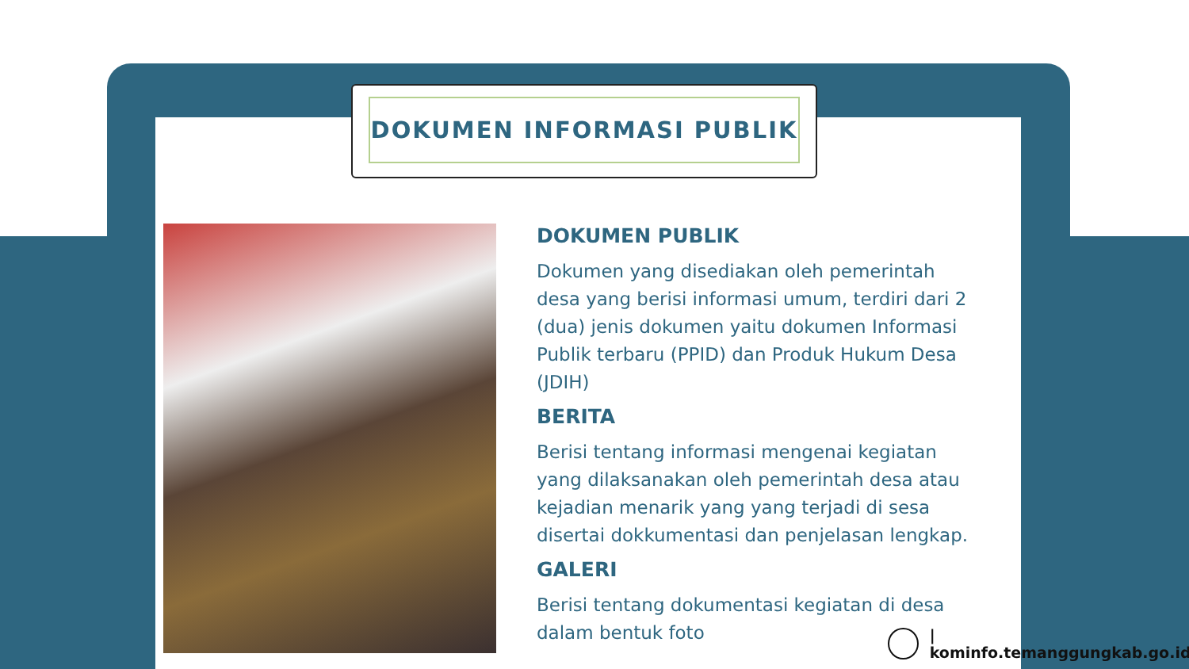DOKUMEN INFORMASI PUBLIK
DOKUMEN PUBLIK
Dokumen yang disediakan oleh pemerintah desa yang berisi informasi umum, terdiri dari 2 (dua) jenis dokumen yaitu dokumen Informasi Publik terbaru (PPID) dan Produk Hukum Desa (JDIH)
BERITA
Berisi tentang informasi mengenai kegiatan yang dilaksanakan oleh pemerintah desa atau kejadian menarik yang yang terjadi di sesa disertai dokkumentasi dan penjelasan lengkap.
GALERI
Berisi tentang dokumentasi kegiatan di desa dalam bentuk foto
| kominfo.temanggungkab.go.id